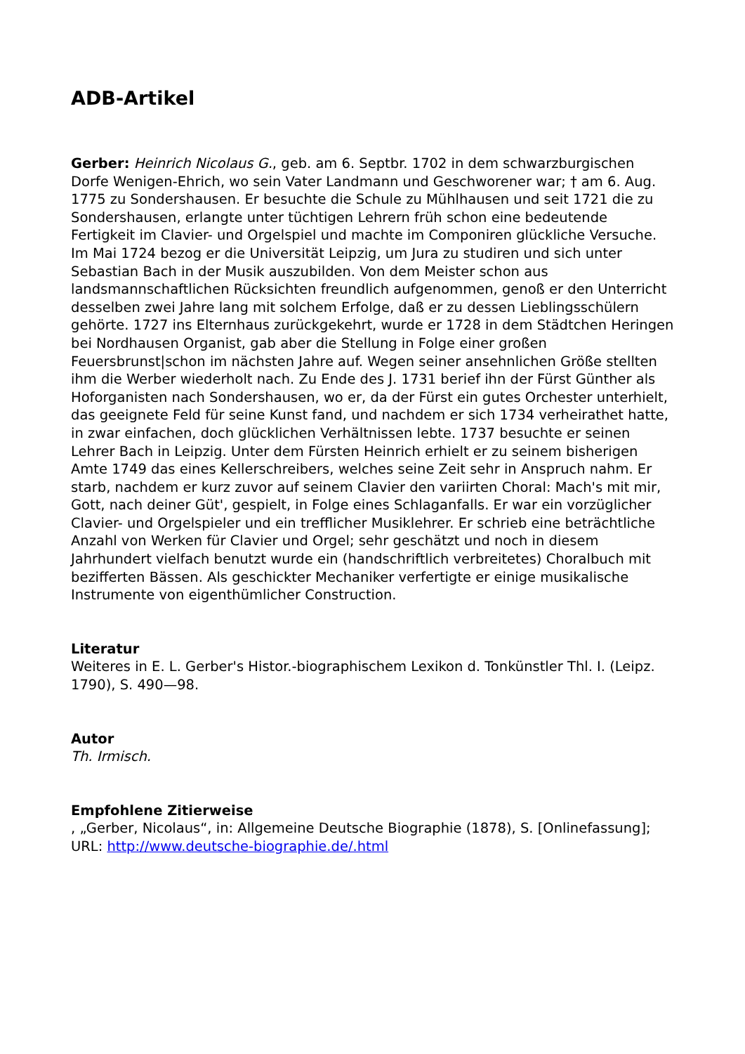ADB-Artikel
Gerber: Heinrich Nicolaus G., geb. am 6. Septbr. 1702 in dem schwarzburgischen Dorfe Wenigen-Ehrich, wo sein Vater Landmann und Geschworener war; † am 6. Aug. 1775 zu Sondershausen. Er besuchte die Schule zu Mühlhausen und seit 1721 die zu Sondershausen, erlangte unter tüchtigen Lehrern früh schon eine bedeutende Fertigkeit im Clavier- und Orgelspiel und machte im Componiren glückliche Versuche. Im Mai 1724 bezog er die Universität Leipzig, um Jura zu studiren und sich unter Sebastian Bach in der Musik auszubilden. Von dem Meister schon aus landsmannschaftlichen Rücksichten freundlich aufgenommen, genoß er den Unterricht desselben zwei Jahre lang mit solchem Erfolge, daß er zu dessen Lieblingsschülern gehörte. 1727 ins Elternhaus zurückgekehrt, wurde er 1728 in dem Städtchen Heringen bei Nordhausen Organist, gab aber die Stellung in Folge einer großen Feuersbrunst|schon im nächsten Jahre auf. Wegen seiner ansehnlichen Größe stellten ihm die Werber wiederholt nach. Zu Ende des J. 1731 berief ihn der Fürst Günther als Hoforganisten nach Sondershausen, wo er, da der Fürst ein gutes Orchester unterhielt, das geeignete Feld für seine Kunst fand, und nachdem er sich 1734 verheirathet hatte, in zwar einfachen, doch glücklichen Verhältnissen lebte. 1737 besuchte er seinen Lehrer Bach in Leipzig. Unter dem Fürsten Heinrich erhielt er zu seinem bisherigen Amte 1749 das eines Kellerschreibers, welches seine Zeit sehr in Anspruch nahm. Er starb, nachdem er kurz zuvor auf seinem Clavier den variirten Choral: Mach's mit mir, Gott, nach deiner Güt', gespielt, in Folge eines Schlaganfalls. Er war ein vorzüglicher Clavier- und Orgelspieler und ein trefflicher Musiklehrer. Er schrieb eine beträchtliche Anzahl von Werken für Clavier und Orgel; sehr geschätzt und noch in diesem Jahrhundert vielfach benutzt wurde ein (handschriftlich verbreitetes) Choralbuch mit bezifferten Bässen. Als geschickter Mechaniker verfertigte er einige musikalische Instrumente von eigenthümlicher Construction.
Literatur
Weiteres in E. L. Gerber's Histor.-biographischem Lexikon d. Tonkünstler Thl. I. (Leipz. 1790), S. 490—98.
Autor
Th. Irmisch.
Empfohlene Zitierweise
, „Gerber, Nicolaus“, in: Allgemeine Deutsche Biographie (1878), S. [Onlinefassung]; URL: http://www.deutsche-biographie.de/.html